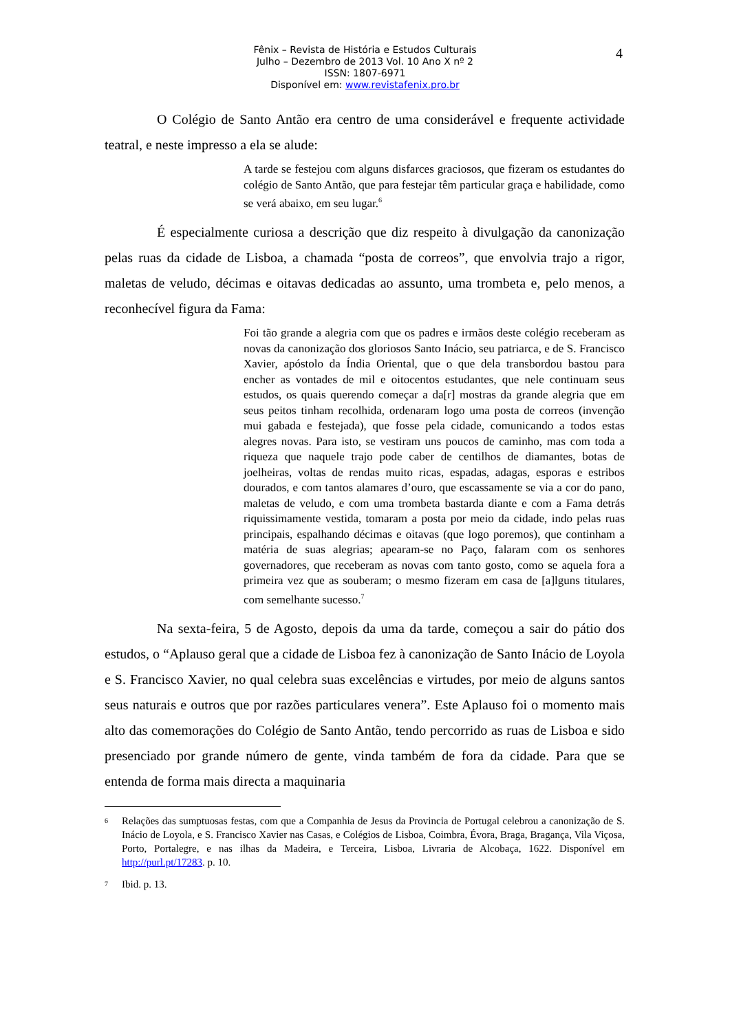Fênix – Revista de História e Estudos Culturais
Julho – Dezembro de 2013 Vol. 10 Ano X nº 2
ISSN: 1807-6971
Disponível em: www.revistafenix.pro.br
4
O Colégio de Santo Antão era centro de uma considerável e frequente actividade teatral, e neste impresso a ela se alude:
A tarde se festejou com alguns disfarces graciosos, que fizeram os estudantes do colégio de Santo Antão, que para festejar têm particular graça e habilidade, como se verá abaixo, em seu lugar.<sup>6</sup>
É especialmente curiosa a descrição que diz respeito à divulgação da canonização pelas ruas da cidade de Lisboa, a chamada “posta de correos”, que envolvia trajo a rigor, maletas de veludo, décimas e oitavas dedicadas ao assunto, uma trombeta e, pelo menos, a reconhecível figura da Fama:
Foi tão grande a alegria com que os padres e irmãos deste colégio receberam as novas da canonização dos gloriosos Santo Inácio, seu patriarca, e de S. Francisco Xavier, apóstolo da Índia Oriental, que o que dela transbordou bastou para encher as vontades de mil e oitocentos estudantes, que nele continuam seus estudos, os quais querendo começar a da[r] mostras da grande alegria que em seus peitos tinham recolhida, ordenaram logo uma posta de correos (invenção mui gabada e festejada), que fosse pela cidade, comunicando a todos estas alegres novas. Para isto, se vestiram uns poucos de caminho, mas com toda a riqueza que naquele trajo pode caber de centilhos de diamantes, botas de joelheiras, voltas de rendas muito ricas, espadas, adagas, esporas e estribos dourados, e com tantos alamares d’ouro, que escassamente se via a cor do pano, maletas de veludo, e com uma trombeta bastarda diante e com a Fama detrás riquissimamente vestida, tomaram a posta por meio da cidade, indo pelas ruas principais, espalhando décimas e oitavas (que logo poremos), que continham a matéria de suas alegrias; apearam-se no Paço, falaram com os senhores governadores, que receberam as novas com tanto gosto, como se aquela fora a primeira vez que as souberam; o mesmo fizeram em casa de [a]lguns titulares, com semelhante sucesso.<sup>7</sup>
Na sexta-feira, 5 de Agosto, depois da uma da tarde, começou a sair do pátio dos estudos, o “Aplauso geral que a cidade de Lisboa fez à canonização de Santo Inácio de Loyola e S. Francisco Xavier, no qual celebra suas excelências e virtudes, por meio de alguns santos seus naturais e outros que por razões particulares venera”. Este Aplauso foi o momento mais alto das comemorações do Colégio de Santo Antão, tendo percorrido as ruas de Lisboa e sido presenciado por grande número de gente, vinda também de fora da cidade. Para que se entenda de forma mais directa a maquinaria
6 Relações das sumptuosas festas, com que a Companhia de Jesus da Provincia de Portugal celebrou a canonização de S. Inácio de Loyola, e S. Francisco Xavier nas Casas, e Colégios de Lisboa, Coimbra, Évora, Braga, Bragança, Vila Viçosa, Porto, Portalegre, e nas ilhas da Madeira, e Terceira, Lisboa, Livraria de Alcobaça, 1622. Disponível em http://purl.pt/17283. p. 10.
7 Ibid. p. 13.